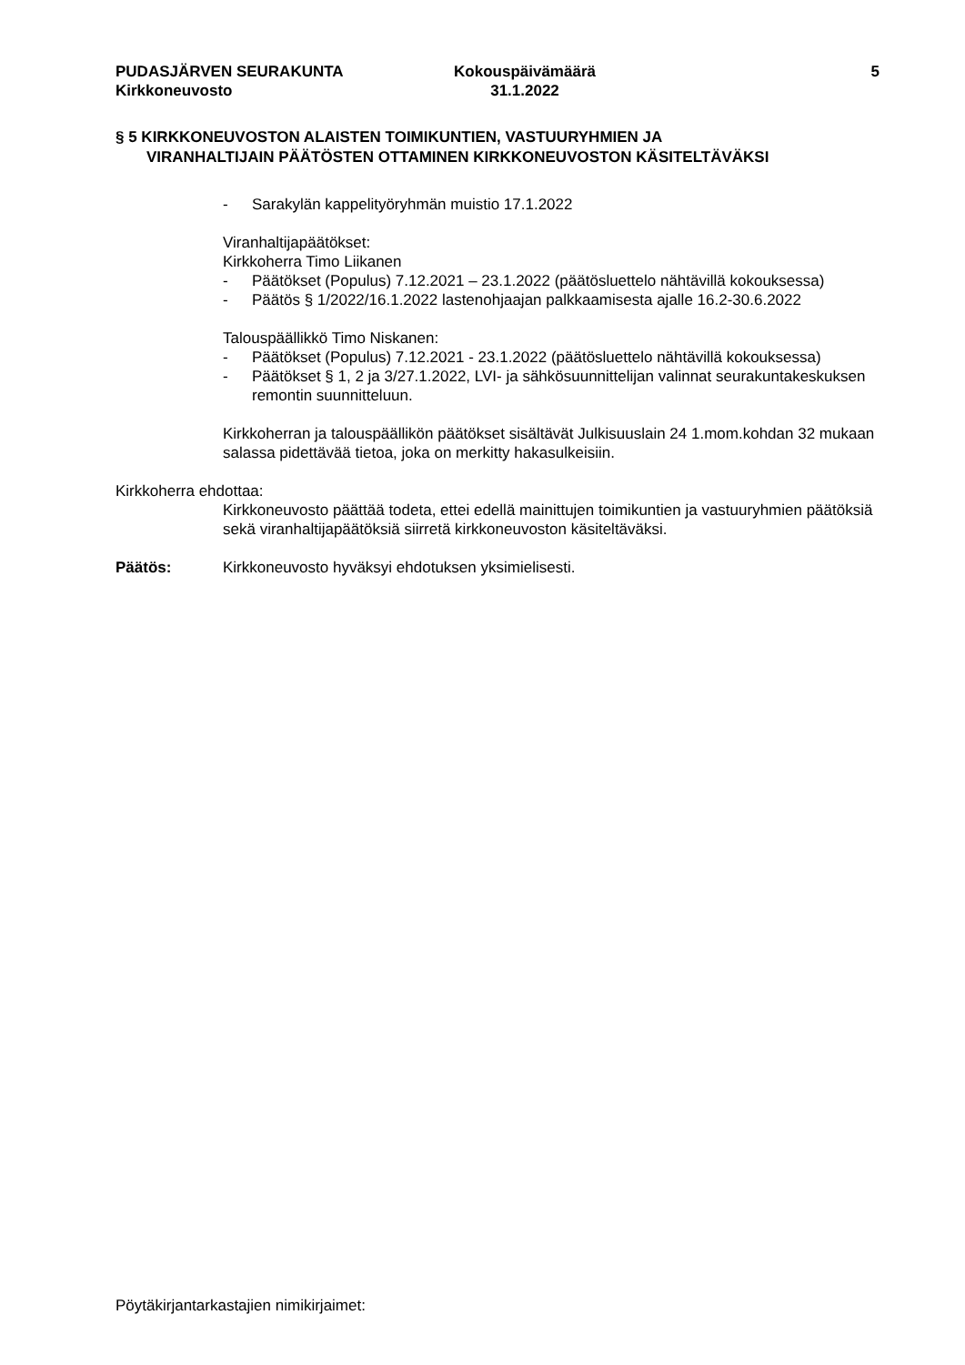PUDASJÄRVEN SEURAKUNTA
Kirkkoneuvosto
Kokouspäivämäärä
31.1.2022
5
§ 5 KIRKKONEUVOSTON ALAISTEN TOIMIKUNTIEN, VASTUURYHMIEN JA
VIRANHALTIJAIN PÄÄTÖSTEN OTTAMINEN KIRKKONEUVOSTON KÄSITELTÄVÄKSI
- Sarakylän kappelityöryhmän muistio 17.1.2022
Viranhaltijapäätökset:
Kirkkoherra Timo Liikanen
- Päätökset (Populus) 7.12.2021 – 23.1.2022 (päätösluettelo nähtävillä kokouksessa)
- Päätös § 1/2022/16.1.2022 lastenohjaajan palkkaamisesta ajalle 16.2-30.6.2022
Talouspäällikkö Timo Niskanen:
- Päätökset (Populus) 7.12.2021 - 23.1.2022 (päätösluettelo nähtävillä kokouksessa)
- Päätökset § 1, 2 ja 3/27.1.2022, LVI- ja sähkösuunnittelijan valinnat seurakuntakeskuksen remontin suunnitteluun.
Kirkkoherran ja talouspäällikön päätökset sisältävät Julkisuuslain 24 1.mom.kohdan 32 mukaan salassa pidettävää tietoa, joka on merkitty hakasulkeisiin.
Kirkkoherra ehdottaa:
Kirkkoneuvosto päättää todeta, ettei edellä mainittujen toimikuntien ja vastuuryhmien päätöksiä sekä viranhaltijapäätöksiä siirretä kirkkoneuvoston käsiteltäväksi.
Päätös: Kirkkoneuvosto hyväksyi ehdotuksen yksimielisesti.
Pöytäkirjantarkastajien nimikirjaimet: